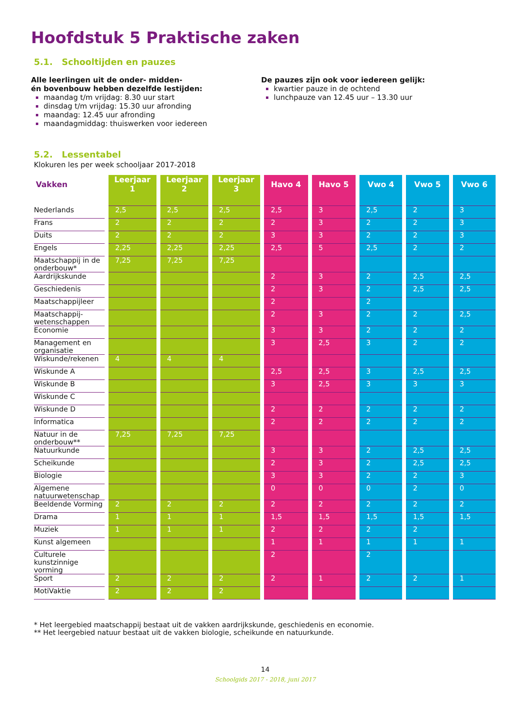Hoofdstuk 5 Praktische zaken
5.1. Schooltijden en pauzes
Alle leerlingen uit de onder- midden-
én bovenbouw hebben dezelfde lestijden:
maandag t/m vrijdag: 8.30 uur start
dinsdag t/m vrijdag: 15.30 uur afronding
maandag: 12.45 uur afronding
maandagmiddag: thuiswerken voor iedereen
De pauzes zijn ook voor iedereen gelijk:
kwartier pauze in de ochtend
lunchpauze van 12.45 uur – 13.30 uur
5.2. Lessentabel
Klokuren les per week schooljaar 2017-2018
| Vakken | Leerjaar 1 | Leerjaar 2 | Leerjaar 3 | Havo 4 | Havo 5 | Vwo 4 | Vwo 5 | Vwo 6 |
| --- | --- | --- | --- | --- | --- | --- | --- | --- |
| Nederlands | 2,5 | 2,5 | 2,5 | 2,5 | 3 | 2,5 | 2 | 3 |
| Frans | 2 | 2 | 2 | 2 | 3 | 2 | 2 | 3 |
| Duits | 2 | 2 | 2 | 3 | 3 | 2 | 2 | 3 |
| Engels | 2,25 | 2,25 | 2,25 | 2,5 | 5 | 2,5 | 2 | 2 |
| Maatschappij in de onderbouw* | 7,25 | 7,25 | 7,25 | | | | | |
| Aardrijkskunde | | | | 2 | 3 | 2 | 2,5 | 2,5 |
| Geschiedenis | | | | 2 | 3 | 2 | 2,5 | 2,5 |
| Maatschappijleer | | | | 2 | | 2 | | |
| Maatschappij-wetenschappen | | | | 2 | 3 | 2 | 2 | 2,5 |
| Economie | | | | 3 | 3 | 2 | 2 | 2 |
| Management en organisatie | | | | 3 | 2,5 | 3 | 2 | 2 |
| Wiskunde/rekenen | 4 | 4 | 4 | | | | | |
| Wiskunde A | | | | 2,5 | 2,5 | 3 | 2,5 | 2,5 |
| Wiskunde B | | | | 3 | 2,5 | 3 | 3 | 3 |
| Wiskunde C | | | | | | | | |
| Wiskunde D | | | | 2 | 2 | 2 | 2 | 2 |
| Informatica | | | | 2 | 2 | 2 | 2 | 2 |
| Natuur in de onderbouw** | 7,25 | 7,25 | 7,25 | | | | | |
| Natuurkunde | | | | 3 | 3 | 2 | 2,5 | 2,5 |
| Scheikunde | | | | 2 | 3 | 2 | 2,5 | 2,5 |
| Biologie | | | | 3 | 3 | 2 | 2 | 3 |
| Algemene natuurwetenschap | | | | 0 | 0 | 0 | 2 | 0 |
| Beeldende Vorming | 2 | 2 | 2 | 2 | 2 | 2 | 2 | 2 |
| Drama | 1 | 1 | 1 | 1,5 | 1,5 | 1,5 | 1,5 | 1,5 |
| Muziek | 1 | 1 | 1 | 2 | 2 | 2 | 2 | |
| Kunst algemeen | | | | 1 | 1 | 1 | 1 | 1 |
| Culturele kunstzinnige vorming | | | | 2 | | 2 | | |
| Sport | 2 | 2 | 2 | 2 | 1 | 2 | 2 | 1 |
| MotiVaktie | 2 | 2 | 2 | | | | | |
* Het leergebied maatschappij bestaat uit de vakken aardrijkskunde, geschiedenis en economie.
** Het leergebied natuur bestaat uit de vakken biologie, scheikunde en natuurkunde.
14
Schoolgids 2017 - 2018, juni 2017